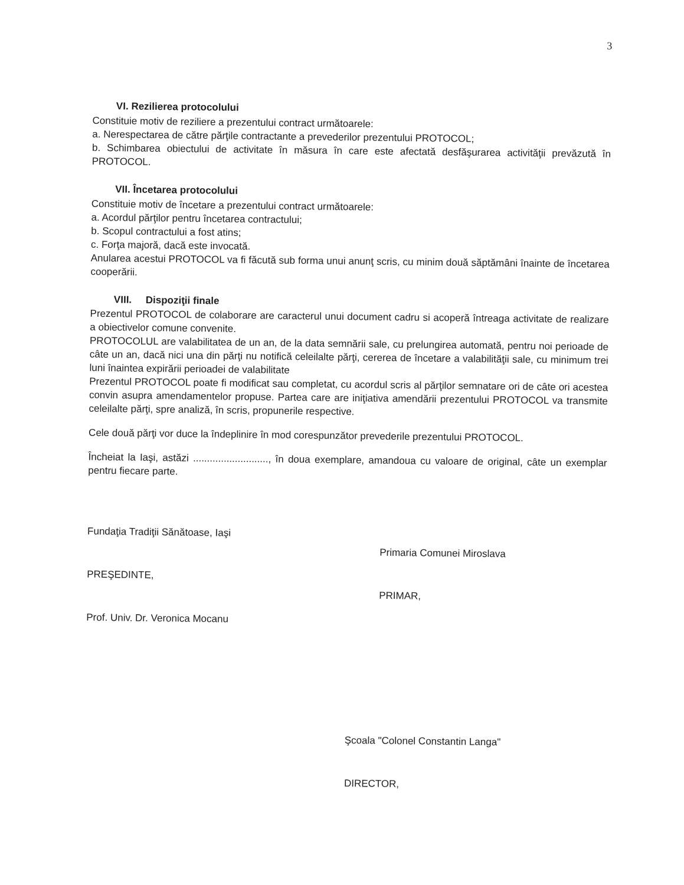3
VI. Rezilierea protocolului
Constituie motiv de reziliere a prezentului contract următoarele:
a. Nerespectarea de către părţile contractante a prevederilor prezentului PROTOCOL;
b. Schimbarea obiectului de activitate în măsura în care este afectată desfăşurarea activităţii prevăzută în PROTOCOL.
VII. Încetarea protocolului
Constituie motiv de încetare a prezentului contract următoarele:
a. Acordul părţilor pentru încetarea contractului;
b. Scopul contractului a fost atins;
c. Forţa majoră, dacă este invocată.
Anularea acestui PROTOCOL va fi făcută sub forma unui anunţ scris, cu minim două săptămâni înainte de încetarea cooperării.
VIII. Dispoziţii finale
Prezentul PROTOCOL de colaborare are caracterul unui document cadru si acoperă întreaga activitate de realizare a obiectivelor comune convenite.
PROTOCOLUL are valabilitatea de un an, de la data semnării sale, cu prelungirea automată, pentru noi perioade de câte un an, dacă nici una din părţi nu notifică celeilalte părţi, cererea de încetare a valabilităţii sale, cu minimum trei luni înaintea expirării perioadei de valabilitate
Prezentul PROTOCOL poate fi modificat sau completat, cu acordul scris al părţilor semnatare ori de câte ori acestea convin asupra amendamentelor propuse. Partea care are iniţiativa amendării prezentului PROTOCOL va transmite celeilalte părţi, spre analiză, în scris, propunerile respective.
Cele două părţi vor duce la îndeplinire în mod corespunzător prevederile prezentului PROTOCOL.
Încheiat la Iaşi, astăzi ..........................., în doua exemplare, amandoua cu valoare de original, câte un exemplar pentru fiecare parte.
Fundaţia Tradiţii Sănătoase, Iaşi
PREŞEDINTE,
Prof. Univ. Dr. Veronica Mocanu
Primaria Comunei Miroslava
PRIMAR,
Şcoala "Colonel Constantin Langa"
DIRECTOR,